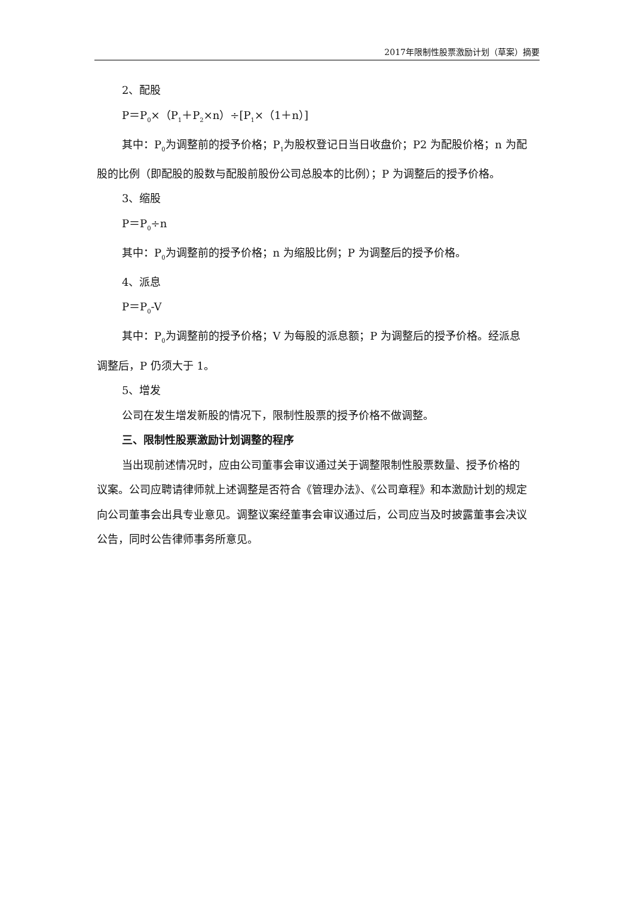2017年限制性股票激励计划（草案）摘要
2、配股
P＝P<sub>0</sub>×（P<sub>1</sub>＋P<sub>2</sub>×n）÷[P<sub>1</sub>×（1＋n）]
其中：P<sub>0</sub>为调整前的授予价格；P<sub>1</sub>为股权登记日当日收盘价；P2 为配股价格；n 为配股的比例（即配股的股数与配股前股份公司总股本的比例）；P 为调整后的授予价格。
3、缩股
P＝P<sub>0</sub>÷n
其中：P<sub>0</sub>为调整前的授予价格；n 为缩股比例；P 为调整后的授予价格。
4、派息
P＝P<sub>0</sub>-V
其中：P<sub>0</sub>为调整前的授予价格；V 为每股的派息额；P 为调整后的授予价格。经派息调整后，P 仍须大于 1。
5、增发
公司在发生增发新股的情况下，限制性股票的授予价格不做调整。
三、限制性股票激励计划调整的程序
当出现前述情况时，应由公司董事会审议通过关于调整限制性股票数量、授予价格的议案。公司应聘请律师就上述调整是否符合《管理办法》、《公司章程》和本激励计划的规定向公司董事会出具专业意见。调整议案经董事会审议通过后，公司应当及时披露董事会决议公告，同时公告律师事务所意见。